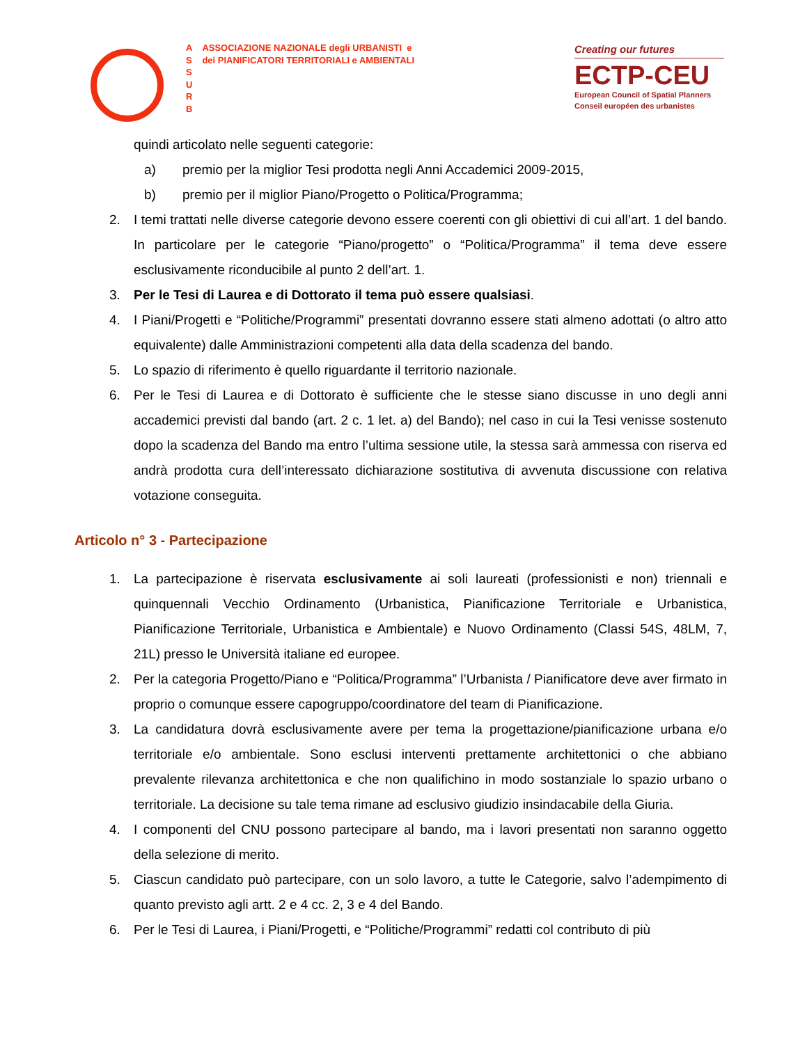A
S
S
U
R
B
ASSOCIAZIONE NAZIONALE degli URBANISTI e
dei PIANIFICATORI TERRITORIALI e AMBIENTALI
Creating our futures
ECTP-CEU
European Council of Spatial Planners
Conseil européen des urbanistes
quindi articolato nelle seguenti categorie:
a) premio per la miglior Tesi prodotta negli Anni Accademici 2009-2015,
b) premio per il miglior Piano/Progetto o Politica/Programma;
2. I temi trattati nelle diverse categorie devono essere coerenti con gli obiettivi di cui all’art. 1 del bando. In particolare per le categorie “Piano/progetto” o “Politica/Programma” il tema deve essere esclusivamente riconducibile al punto 2 dell’art. 1.
3. Per le Tesi di Laurea e di Dottorato il tema può essere qualsiasi.
4. I Piani/Progetti e “Politiche/Programmi” presentati dovranno essere stati almeno adottati (o altro atto equivalente) dalle Amministrazioni competenti alla data della scadenza del bando.
5. Lo spazio di riferimento è quello riguardante il territorio nazionale.
6. Per le Tesi di Laurea e di Dottorato è sufficiente che le stesse siano discusse in uno degli anni accademici previsti dal bando (art. 2 c. 1 let. a) del Bando); nel caso in cui la Tesi venisse sostenuto dopo la scadenza del Bando ma entro l’ultima sessione utile, la stessa sarà ammessa con riserva ed andrà prodotta cura dell’interessato dichiarazione sostitutiva di avvenuta discussione con relativa votazione conseguita.
Articolo n° 3 - Partecipazione
1. La partecipazione è riservata esclusivamente ai soli laureati (professionisti e non) triennali e quinquennali Vecchio Ordinamento (Urbanistica, Pianificazione Territoriale e Urbanistica, Pianificazione Territoriale, Urbanistica e Ambientale) e Nuovo Ordinamento (Classi 54S, 48LM, 7, 21L) presso le Università italiane ed europee.
2. Per la categoria Progetto/Piano e “Politica/Programma” l’Urbanista / Pianificatore deve aver firmato in proprio o comunque essere capogruppo/coordinatore del team di Pianificazione.
3. La candidatura dovrà esclusivamente avere per tema la progettazione/pianificazione urbana e/o territoriale e/o ambientale. Sono esclusi interventi prettamente architettonici o che abbiano prevalente rilevanza architettonica e che non qualifichino in modo sostanziale lo spazio urbano o territoriale. La decisione su tale tema rimane ad esclusivo giudizio insindacabile della Giuria.
4. I componenti del CNU possono partecipare al bando, ma i lavori presentati non saranno oggetto della selezione di merito.
5. Ciascun candidato può partecipare, con un solo lavoro, a tutte le Categorie, salvo l’adempimento di quanto previsto agli artt. 2 e 4 cc. 2, 3 e 4 del Bando.
6. Per le Tesi di Laurea, i Piani/Progetti, e “Politiche/Programmi” redatti col contributo di più